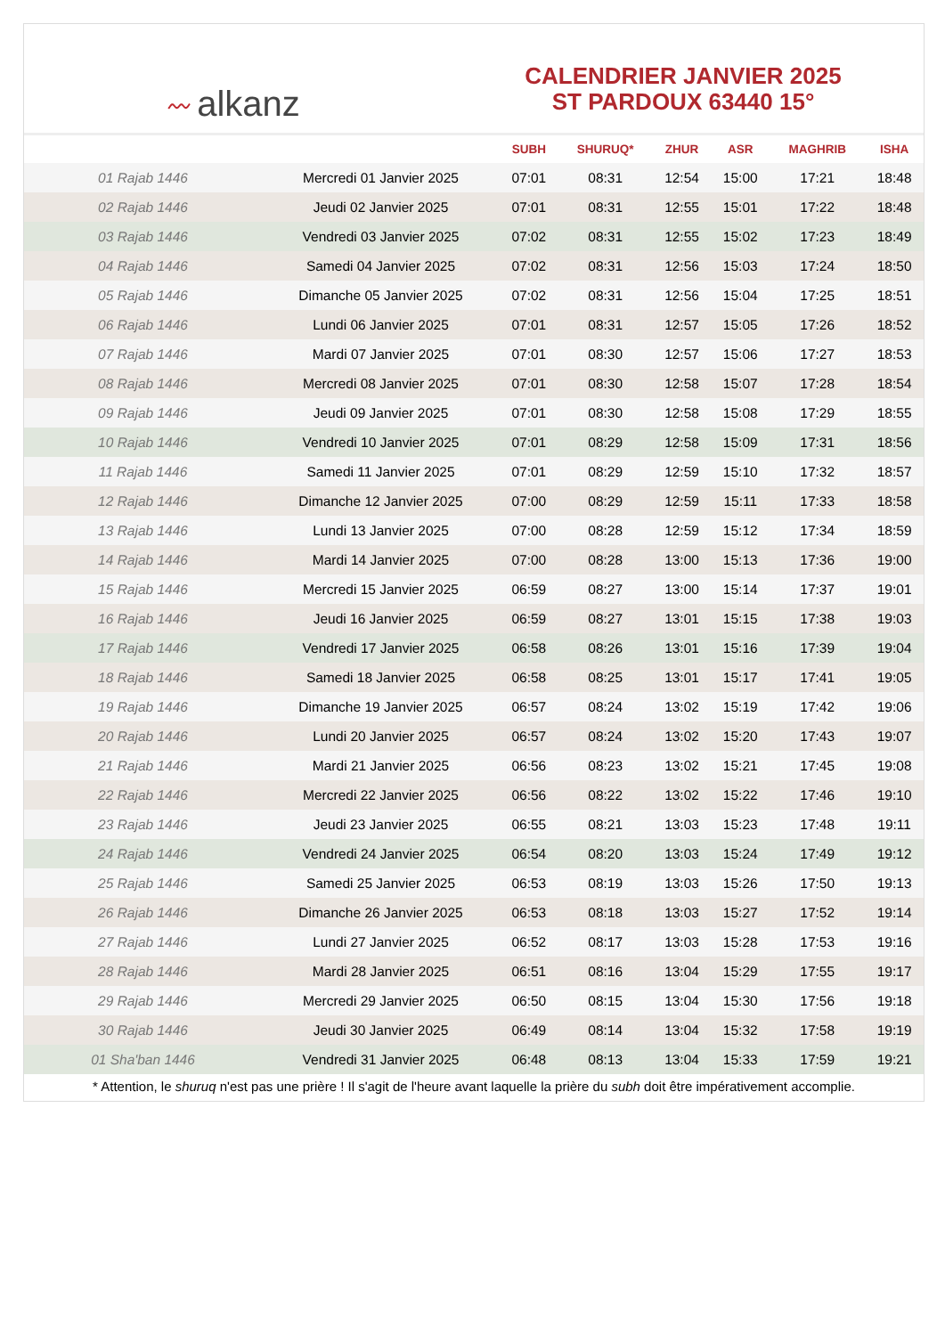〰 alkanz
CALENDRIER JANVIER 2025
ST PARDOUX 63440 15°
| | | SUBH | SHURUQ* | ZHUR | ASR | MAGHRIB | ISHA |
| --- | --- | --- | --- | --- | --- | --- | --- |
| 01 Rajab 1446 | Mercredi 01 Janvier 2025 | 07:01 | 08:31 | 12:54 | 15:00 | 17:21 | 18:48 |
| 02 Rajab 1446 | Jeudi 02 Janvier 2025 | 07:01 | 08:31 | 12:55 | 15:01 | 17:22 | 18:48 |
| 03 Rajab 1446 | Vendredi 03 Janvier 2025 | 07:02 | 08:31 | 12:55 | 15:02 | 17:23 | 18:49 |
| 04 Rajab 1446 | Samedi 04 Janvier 2025 | 07:02 | 08:31 | 12:56 | 15:03 | 17:24 | 18:50 |
| 05 Rajab 1446 | Dimanche 05 Janvier 2025 | 07:02 | 08:31 | 12:56 | 15:04 | 17:25 | 18:51 |
| 06 Rajab 1446 | Lundi 06 Janvier 2025 | 07:01 | 08:31 | 12:57 | 15:05 | 17:26 | 18:52 |
| 07 Rajab 1446 | Mardi 07 Janvier 2025 | 07:01 | 08:30 | 12:57 | 15:06 | 17:27 | 18:53 |
| 08 Rajab 1446 | Mercredi 08 Janvier 2025 | 07:01 | 08:30 | 12:58 | 15:07 | 17:28 | 18:54 |
| 09 Rajab 1446 | Jeudi 09 Janvier 2025 | 07:01 | 08:30 | 12:58 | 15:08 | 17:29 | 18:55 |
| 10 Rajab 1446 | Vendredi 10 Janvier 2025 | 07:01 | 08:29 | 12:58 | 15:09 | 17:31 | 18:56 |
| 11 Rajab 1446 | Samedi 11 Janvier 2025 | 07:01 | 08:29 | 12:59 | 15:10 | 17:32 | 18:57 |
| 12 Rajab 1446 | Dimanche 12 Janvier 2025 | 07:00 | 08:29 | 12:59 | 15:11 | 17:33 | 18:58 |
| 13 Rajab 1446 | Lundi 13 Janvier 2025 | 07:00 | 08:28 | 12:59 | 15:12 | 17:34 | 18:59 |
| 14 Rajab 1446 | Mardi 14 Janvier 2025 | 07:00 | 08:28 | 13:00 | 15:13 | 17:36 | 19:00 |
| 15 Rajab 1446 | Mercredi 15 Janvier 2025 | 06:59 | 08:27 | 13:00 | 15:14 | 17:37 | 19:01 |
| 16 Rajab 1446 | Jeudi 16 Janvier 2025 | 06:59 | 08:27 | 13:01 | 15:15 | 17:38 | 19:03 |
| 17 Rajab 1446 | Vendredi 17 Janvier 2025 | 06:58 | 08:26 | 13:01 | 15:16 | 17:39 | 19:04 |
| 18 Rajab 1446 | Samedi 18 Janvier 2025 | 06:58 | 08:25 | 13:01 | 15:17 | 17:41 | 19:05 |
| 19 Rajab 1446 | Dimanche 19 Janvier 2025 | 06:57 | 08:24 | 13:02 | 15:19 | 17:42 | 19:06 |
| 20 Rajab 1446 | Lundi 20 Janvier 2025 | 06:57 | 08:24 | 13:02 | 15:20 | 17:43 | 19:07 |
| 21 Rajab 1446 | Mardi 21 Janvier 2025 | 06:56 | 08:23 | 13:02 | 15:21 | 17:45 | 19:08 |
| 22 Rajab 1446 | Mercredi 22 Janvier 2025 | 06:56 | 08:22 | 13:02 | 15:22 | 17:46 | 19:10 |
| 23 Rajab 1446 | Jeudi 23 Janvier 2025 | 06:55 | 08:21 | 13:03 | 15:23 | 17:48 | 19:11 |
| 24 Rajab 1446 | Vendredi 24 Janvier 2025 | 06:54 | 08:20 | 13:03 | 15:24 | 17:49 | 19:12 |
| 25 Rajab 1446 | Samedi 25 Janvier 2025 | 06:53 | 08:19 | 13:03 | 15:26 | 17:50 | 19:13 |
| 26 Rajab 1446 | Dimanche 26 Janvier 2025 | 06:53 | 08:18 | 13:03 | 15:27 | 17:52 | 19:14 |
| 27 Rajab 1446 | Lundi 27 Janvier 2025 | 06:52 | 08:17 | 13:03 | 15:28 | 17:53 | 19:16 |
| 28 Rajab 1446 | Mardi 28 Janvier 2025 | 06:51 | 08:16 | 13:04 | 15:29 | 17:55 | 19:17 |
| 29 Rajab 1446 | Mercredi 29 Janvier 2025 | 06:50 | 08:15 | 13:04 | 15:30 | 17:56 | 19:18 |
| 30 Rajab 1446 | Jeudi 30 Janvier 2025 | 06:49 | 08:14 | 13:04 | 15:32 | 17:58 | 19:19 |
| 01 Sha'ban 1446 | Vendredi 31 Janvier 2025 | 06:48 | 08:13 | 13:04 | 15:33 | 17:59 | 19:21 |
* Attention, le shuruq n'est pas une prière ! Il s'agit de l'heure avant laquelle la prière du subh doit être impérativement accomplie.